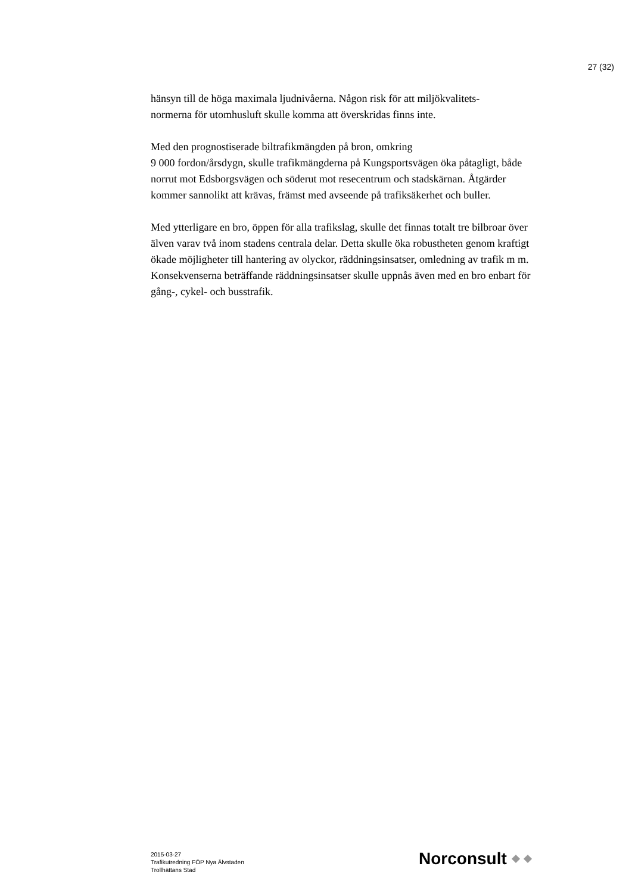27 (32)
hänsyn till de höga maximala ljudnivåerna. Någon risk för att miljökvalitets-
normerna för utomhusluft skulle komma att överskridas finns inte.
Med den prognostiserade biltrafikmängden på bron, omkring
9 000 fordon/årsdygn, skulle trafikmängderna på Kungsportsvägen öka påtagligt, både norrut mot Edsborgsvägen och söderut mot resecentrum och stadskärnan. Åtgärder kommer sannolikt att krävas, främst med avseende på trafiksäkerhet och buller.
Med ytterligare en bro, öppen för alla trafikslag, skulle det finnas totalt tre bilbroar över älven varav två inom stadens centrala delar. Detta skulle öka robustheten genom kraftigt ökade möjligheter till hantering av olyckor, räddningsinsatser, omledning av trafik m m. Konsekvenserna beträffande räddningsinsatser skulle uppnås även med en bro enbart för gång-, cykel- och busstrafik.
2015-03-27
Trafikutredning FÖP Nya Älvstaden
Trollhättans Stad
Norconsult